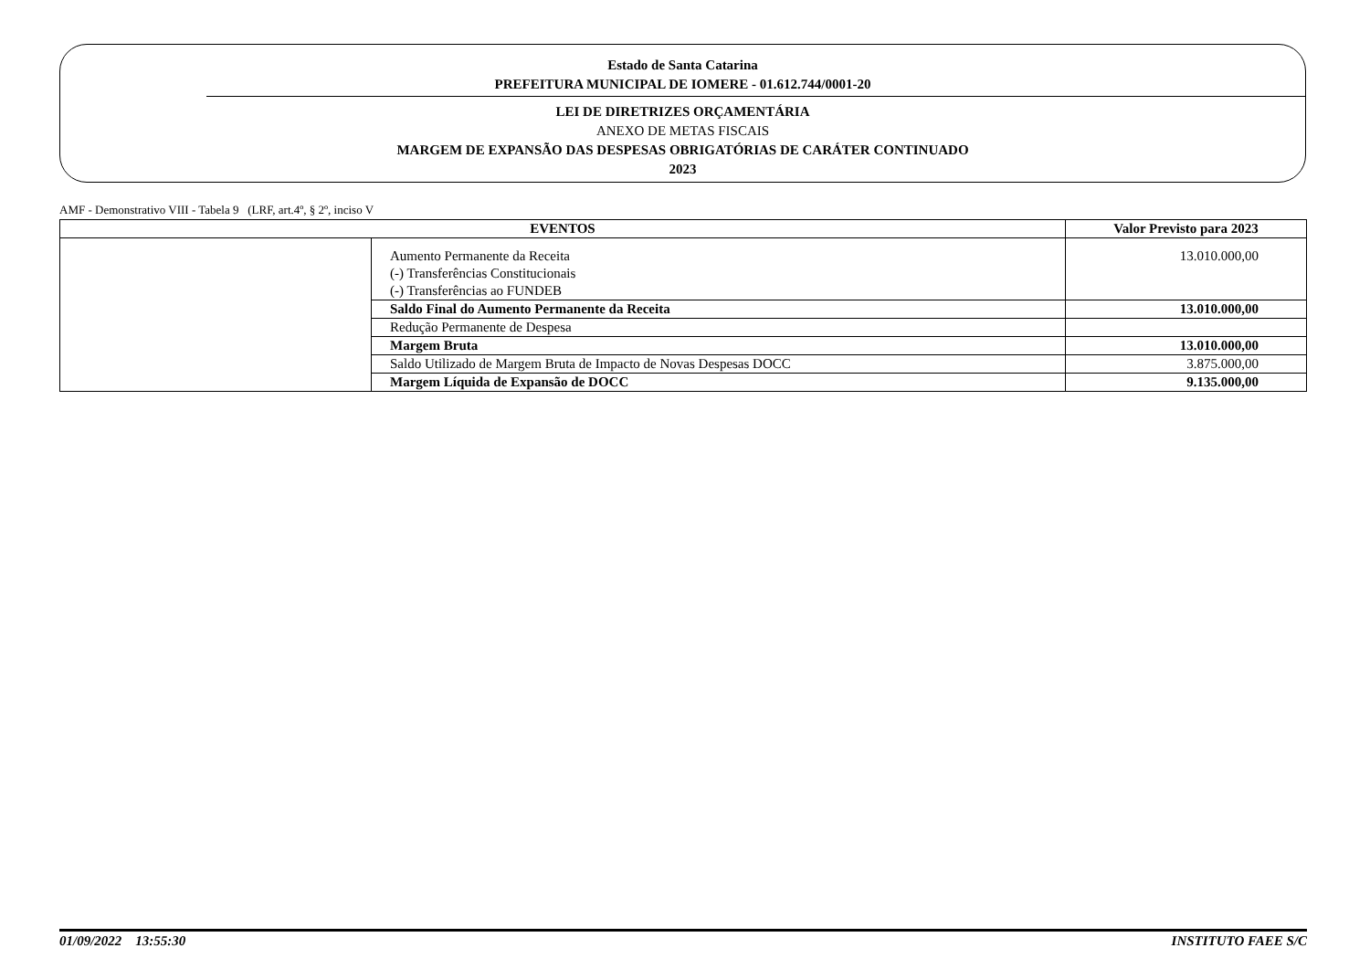Estado de Santa Catarina
PREFEITURA MUNICIPAL DE IOMERE - 01.612.744/0001-20
LEI DE DIRETRIZES ORÇAMENTÁRIA
ANEXO DE METAS FISCAIS
MARGEM DE EXPANSÃO DAS DESPESAS OBRIGATÓRIAS DE CARÁTER CONTINUADO
2023
AMF - Demonstrativo VIII - Tabela 9 (LRF, art.4º, § 2º, inciso V
| EVENTOS | | Valor Previsto para 2023 |
| --- | --- | --- |
| | Aumento Permanente da Receita | 13.010.000,00 |
| | (-) Transferências Constitucionais | |
| | (-) Transferências ao FUNDEB | |
| | Saldo Final do Aumento Permanente da Receita | 13.010.000,00 |
| | Redução Permanente de Despesa | |
| | Margem Bruta | 13.010.000,00 |
| | Saldo Utilizado de Margem Bruta de Impacto de Novas Despesas DOCC | 3.875.000,00 |
| | Margem Líquida de Expansão de DOCC | 9.135.000,00 |
01/09/2022 13:55:30 INSTITUTO FAEE S/C